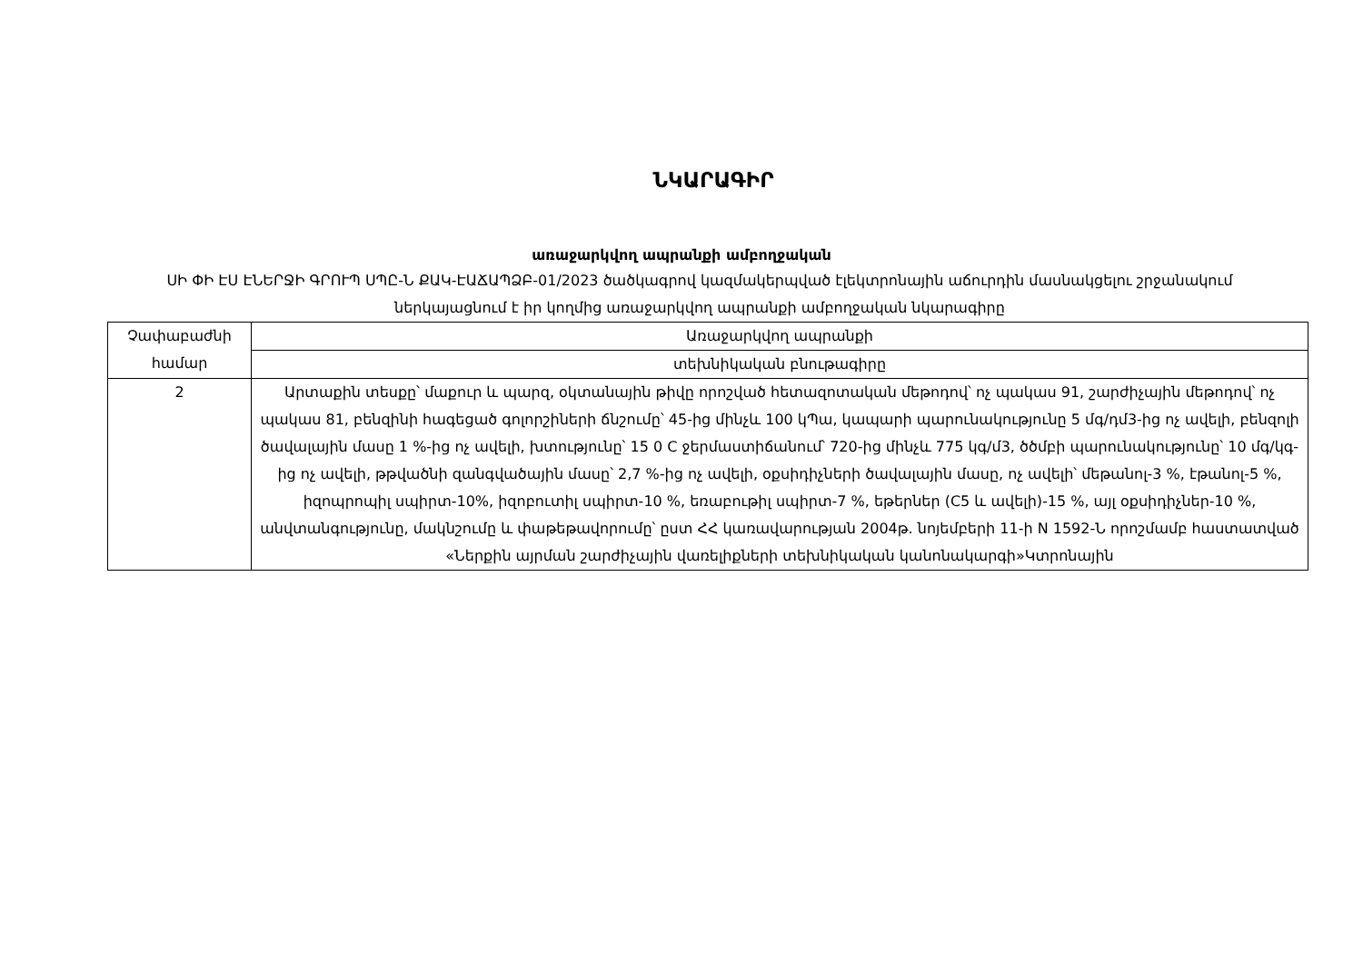ՆԿԱՐԱԳԻՐ
առաջարկվող ապրանքի ամբողջական
ՍԻ ՓԻ ԷՍ ԷՆԵՐՋԻ ԳՐՈՒՊ ՍՊԸ-Ն ՔԱԿ-ԷԱՃԱՊՁԲ-01/2023 ծածկագրով կազմակերպված էլեկտրոնային աճուրդին մասնակցելու շրջանակում ներկայացնում է իր կողմից առաջարկվող ապրանքի ամբողջական նկարագիրը
| Չափաբաժնի համար | Առաջարկվող ապրանքի |
| | տեխնիկական բնութագիրը |
| 2 | Արտաքին տեսքը՝ մաքուր և պարզ, օկտանային թիվը որոշված հետազոտական մեթոդով՝ ոչ պակաս 91, շարժիչային մեթոդով՝ ոչ պակաս 81, բենզինի հագեցած գոլորշիների ճնշումը՝ 45-ից մինչև 100 կՊա, կապարի պարունակությունը 5 մգ/դմ3-ից ոչ ավելի, բենզոլի ծավալային մասը 1 %-ից ոչ ավելի, խտությունը՝ 15 0 C ջերմաստիճանում՝ 720-ից մինչև 775 կգ/մ3, ծծմբի պարունակությունը՝ 10 մգ/կգ-ից ոչ ավելի, թթվածնի զանգվածային մասը՝ 2,7 %-ից ոչ ավելի, օքսիդիչների ծավալային մասը, ոչ ավելի՝ մեթանոլ-3 %, էթանոլ-5 %, իզոպրոպիլ սպիրտ-10%, իզոբուտիլ սպիրտ-10 %, եռաբութիլ սպիրտ-7 %, եթերներ (C5 և ավելի)-15 %, այլ օքսիդիչներ-10 %, անվտանգությունը, մակնշումը և փաթեթավորումը՝ ըստ ՀՀ կառավարության 2004թ. նոյեմբերի 11-ի N 1592-Ն որոշմամբ հաստատված «Ներքին այրման շարժիչային վառելիքների տեխնիկական կանոնակարգի»Կտրոնային |